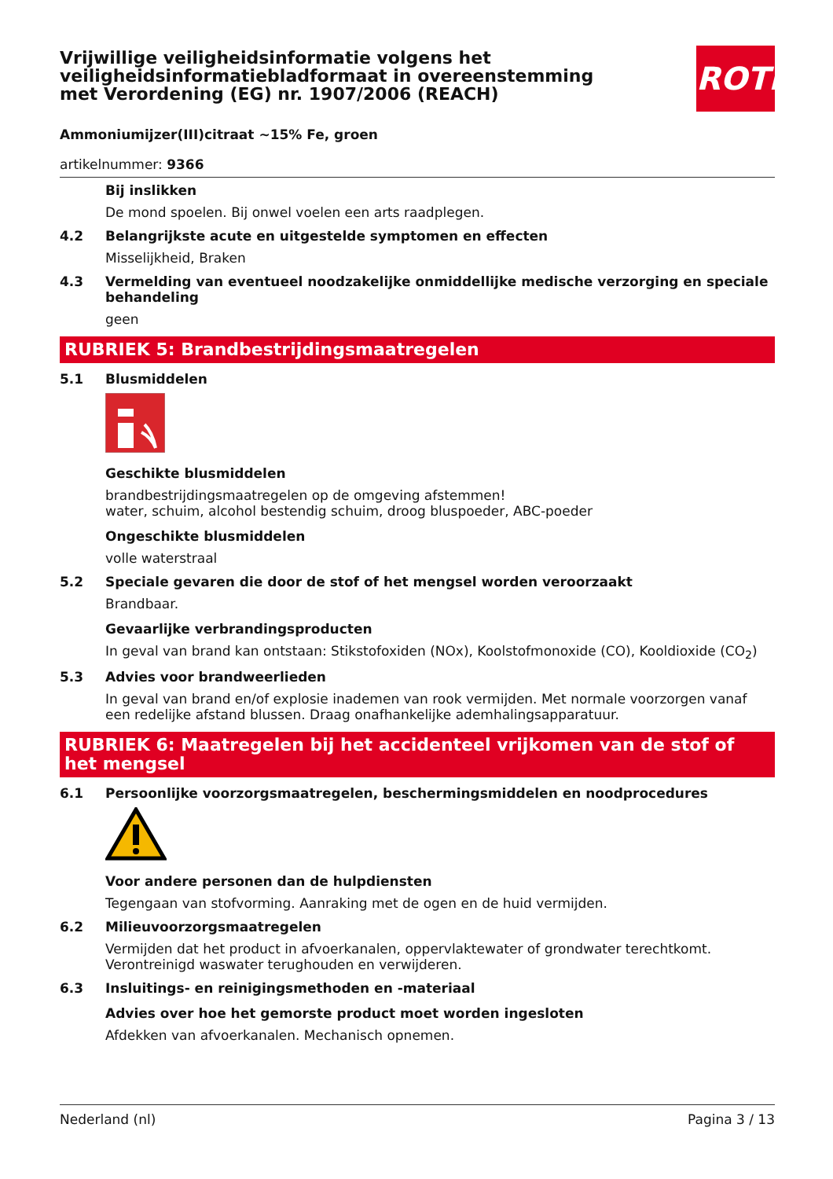ROTH
Vrijwillige veiligheidsinformatie volgens het veiligheidsinformatiebladformaat in overeenstemming met Verordening (EG) nr. 1907/2006 (REACH)
Ammoniumijzer(III)citraat ~15% Fe, groen
artikelnummer: 9366
Bij inslikken
De mond spoelen. Bij onwel voelen een arts raadplegen.
4.2 Belangrijkste acute en uitgestelde symptomen en effecten
Misselijkheid, Braken
4.3 Vermelding van eventueel noodzakelijke onmiddellijke medische verzorging en speciale behandeling
geen
RUBRIEK 5: Brandbestrijdingsmaatregelen
5.1 Blusmiddelen
Geschikte blusmiddelen
brandbestrijdingsmaatregelen op de omgeving afstemmen!
water, schuim, alcohol bestendig schuim, droog bluspoeder, ABC-poeder
Ongeschikte blusmiddelen
volle waterstraal
5.2 Speciale gevaren die door de stof of het mengsel worden veroorzaakt
Brandbaar.
Gevaarlijke verbrandingsproducten
In geval van brand kan ontstaan: Stikstofoxiden (NOx), Koolstofmonoxide (CO), Kooldioxide (CO<sub>2</sub>)
5.3 Advies voor brandweerlieden
In geval van brand en/of explosie inademen van rook vermijden. Met normale voorzorgen vanaf een redelijke afstand blussen. Draag onafhankelijke ademhalingsapparatuur.
RUBRIEK 6: Maatregelen bij het accidenteel vrijkomen van de stof of het mengsel
6.1 Persoonlijke voorzorgsmaatregelen, beschermingsmiddelen en noodprocedures
Voor andere personen dan de hulpdiensten
Tegengaan van stofvorming. Aanraking met de ogen en de huid vermijden.
6.2 Milieuvoorzorgsmaatregelen
Vermijden dat het product in afvoerkanalen, oppervlaktewater of grondwater terechtkomt. Verontreinigd waswater terughouden en verwijderen.
6.3 Insluitings- en reinigingsmethoden en -materiaal
Advies over hoe het gemorste product moet worden ingesloten
Afdekken van afvoerkanalen. Mechanisch opnemen.
Nederland (nl) Pagina 3 / 13